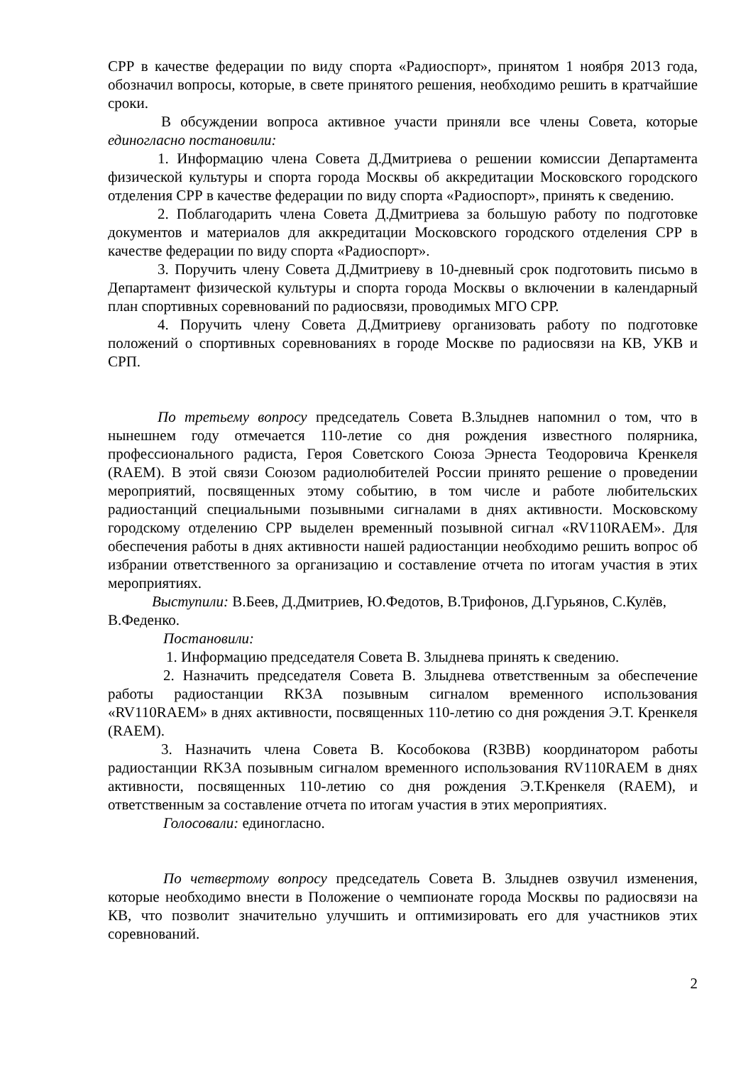СРР в качестве федерации по виду спорта «Радиоспорт», принятом 1 ноября 2013 года, обозначил вопросы, которые, в свете принятого решения, необходимо решить в кратчайшие сроки.
В обсуждении вопроса активное участи приняли все члены Совета, которые единогласно постановили:
1. Информацию члена Совета Д.Дмитриева о решении комиссии Департамента физической культуры и спорта города Москвы об аккредитации Московского городского отделения СРР в качестве федерации по виду спорта «Радиоспорт», принять к сведению.
2. Поблагодарить члена Совета Д.Дмитриева за большую работу по подготовке документов и материалов для аккредитации Московского городского отделения СРР в качестве федерации по виду спорта «Радиоспорт».
3. Поручить члену Совета Д.Дмитриеву в 10-дневный срок подготовить письмо в Департамент физической культуры и спорта города Москвы о включении в календарный план спортивных соревнований по радиосвязи, проводимых МГО СРР.
4. Поручить члену Совета Д.Дмитриеву организовать работу по подготовке положений о спортивных соревнованиях в городе Москве по радиосвязи на КВ, УКВ и СРП.
По третьему вопросу председатель Совета В.Злыднев напомнил о том, что в нынешнем году отмечается 110-летие со дня рождения известного полярника, профессионального радиста, Героя Советского Союза Эрнеста Теодоровича Кренкеля (RAEM). В этой связи Союзом радиолюбителей России принято решение о проведении мероприятий, посвященных этому событию, в том числе и работе любительских радиостанций специальными позывными сигналами в днях активности. Московскому городскому отделению СРР выделен временный позывной сигнал «RV110RAEM». Для обеспечения работы в днях активности нашей радиостанции необходимо решить вопрос об избрании ответственного за организацию и составление отчета по итогам участия в этих мероприятиях.
Выступили: В.Беев, Д.Дмитриев, Ю.Федотов, В.Трифонов, Д.Гурьянов, С.Кулёв, В.Феденко.
Постановили:
1. Информацию председателя Совета В. Злыднева принять к сведению.
2. Назначить председателя Совета В. Злыднева ответственным за обеспечение работы радиостанции RK3A позывным сигналом временного использования «RV110RAEM» в днях активности, посвященных 110-летию со дня рождения Э.Т. Кренкеля (RAEM).
3. Назначить члена Совета В. Кособокова (R3BB) координатором работы радиостанции RK3A позывным сигналом временного использования RV110RAEM в днях активности, посвященных 110-летию со дня рождения Э.Т.Кренкеля (RAEM), и ответственным за составление отчета по итогам участия в этих мероприятиях.
Голосовали: единогласно.
По четвертому вопросу председатель Совета В. Злыднев озвучил изменения, которые необходимо внести в Положение о чемпионате города Москвы по радиосвязи на КВ, что позволит значительно улучшить и оптимизировать его для участников этих соревнований.
2